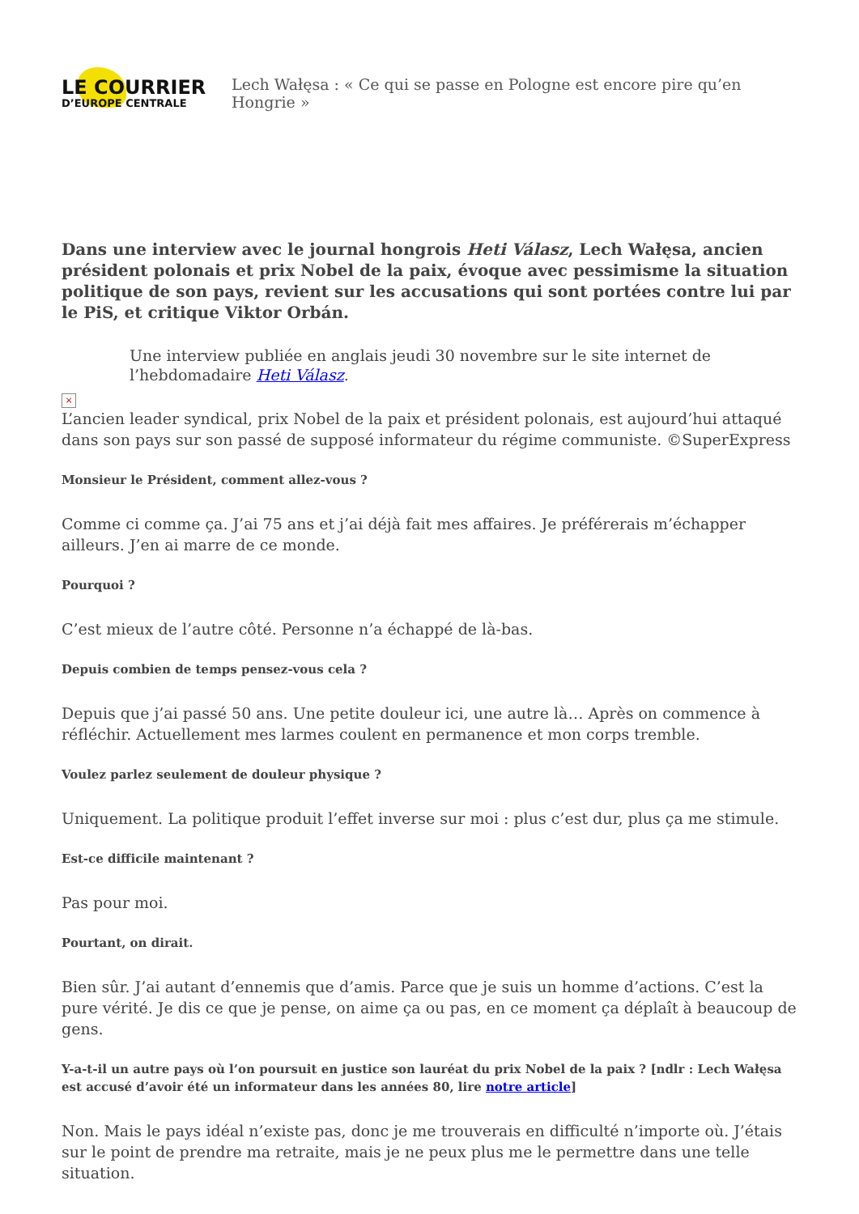LE COURRIER
D’EUROPE CENTRALE
Lech Wałęsa : « Ce qui se passe en Pologne est encore pire qu’en Hongrie »
Dans une interview avec le journal hongrois Heti Válasz, Lech Wałęsa, ancien président polonais et prix Nobel de la paix, évoque avec pessimisme la situation politique de son pays, revient sur les accusations qui sont portées contre lui par le PiS, et critique Viktor Orbán.
Une interview publiée en anglais jeudi 30 novembre sur le site internet de l’hebdomadaire Heti Válasz.
×
L’ancien leader syndical, prix Nobel de la paix et président polonais, est aujourd’hui attaqué dans son pays sur son passé de supposé informateur du régime communiste. ©SuperExpress
Monsieur le Président, comment allez-vous ?
Comme ci comme ça. J’ai 75 ans et j’ai déjà fait mes affaires. Je préférerais m’échapper ailleurs. J’en ai marre de ce monde.
Pourquoi ?
C’est mieux de l’autre côté. Personne n’a échappé de là-bas.
Depuis combien de temps pensez-vous cela ?
Depuis que j’ai passé 50 ans. Une petite douleur ici, une autre là… Après on commence à réfléchir. Actuellement mes larmes coulent en permanence et mon corps tremble.
Voulez parlez seulement de douleur physique ?
Uniquement. La politique produit l’effet inverse sur moi : plus c’est dur, plus ça me stimule.
Est-ce difficile maintenant ?
Pas pour moi.
Pourtant, on dirait.
Bien sûr. J’ai autant d’ennemis que d’amis. Parce que je suis un homme d’actions. C’est la pure vérité. Je dis ce que je pense, on aime ça ou pas, en ce moment ça déplaît à beaucoup de gens.
Y-a-t-il un autre pays où l’on poursuit en justice son lauréat du prix Nobel de la paix ? [ndlr : Lech Wałęsa est accusé d’avoir été un informateur dans les années 80, lire notre article]
Non. Mais le pays idéal n’existe pas, donc je me trouverais en difficulté n’importe où. J’étais sur le point de prendre ma retraite, mais je ne peux plus me le permettre dans une telle situation.